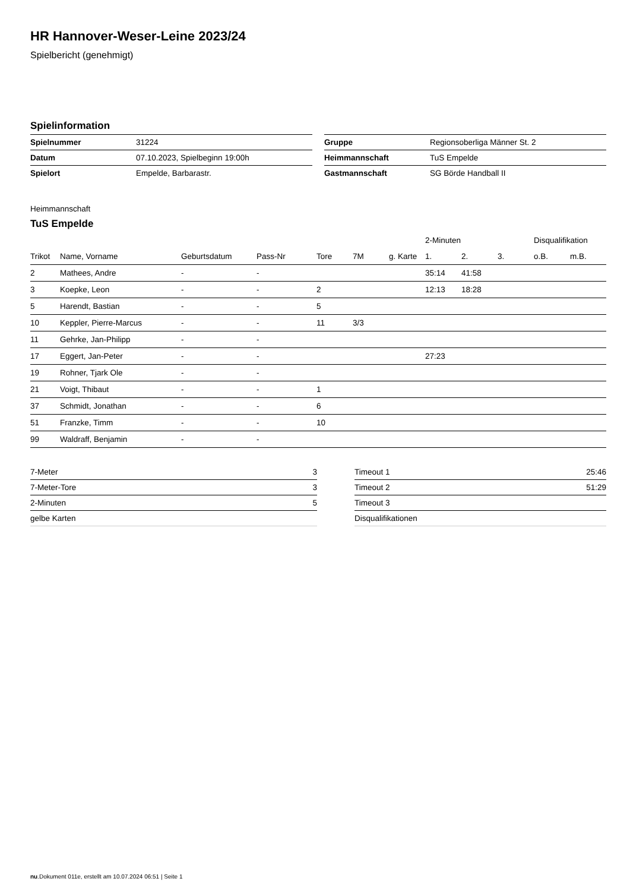HR Hannover-Weser-Leine 2023/24
Spielbericht (genehmigt)
Spielinformation
| Spielnummer | 31224 |
| Datum | 07.10.2023, Spielbeginn 19:00h |
| Spielort | Empelde, Barbarastr. |
| Gruppe | Regionsoberliga Männer St. 2 |
| Heimmannschaft | TuS Empelde |
| Gastmannschaft | SG Börde Handball II |
Heimmannschaft
TuS Empelde
| | | | | | | | 2-Minuten | | | Disqualifikation | |
| --- | --- | --- | --- | --- | --- | --- | --- | --- | --- | --- | --- |
| Trikot | Name, Vorname | Geburtsdatum | Pass-Nr | Tore | 7M | g. Karte | 1. | 2. | 3. | o.B. | m.B. |
| 2 | Mathees, Andre | - | - | | | | 35:14 | 41:58 | | | |
| 3 | Koepke, Leon | - | - | 2 | | | 12:13 | 18:28 | | | |
| 5 | Harendt, Bastian | - | - | 5 | | | | | | | |
| 10 | Keppler, Pierre-Marcus | - | - | 11 | 3/3 | | | | | | |
| 11 | Gehrke, Jan-Philipp | - | - | | | | | | | | |
| 17 | Eggert, Jan-Peter | - | - | | | | 27:23 | | | | |
| 19 | Rohner, Tjark Ole | - | - | | | | | | | | |
| 21 | Voigt, Thibaut | - | - | 1 | | | | | | | |
| 37 | Schmidt, Jonathan | - | - | 6 | | | | | | | |
| 51 | Franzke, Timm | - | - | 10 | | | | | | | |
| 99 | Waldraff, Benjamin | - | - | | | | | | | | |
| 7-Meter | 3 |
| 7-Meter-Tore | 3 |
| 2-Minuten | 5 |
| gelbe Karten | |
| Timeout 1 | 25:46 |
| Timeout 2 | 51:29 |
| Timeout 3 | |
| Disqualifikationen | |
nu.Dokument 011e, erstellt am 10.07.2024 06:51 | Seite 1